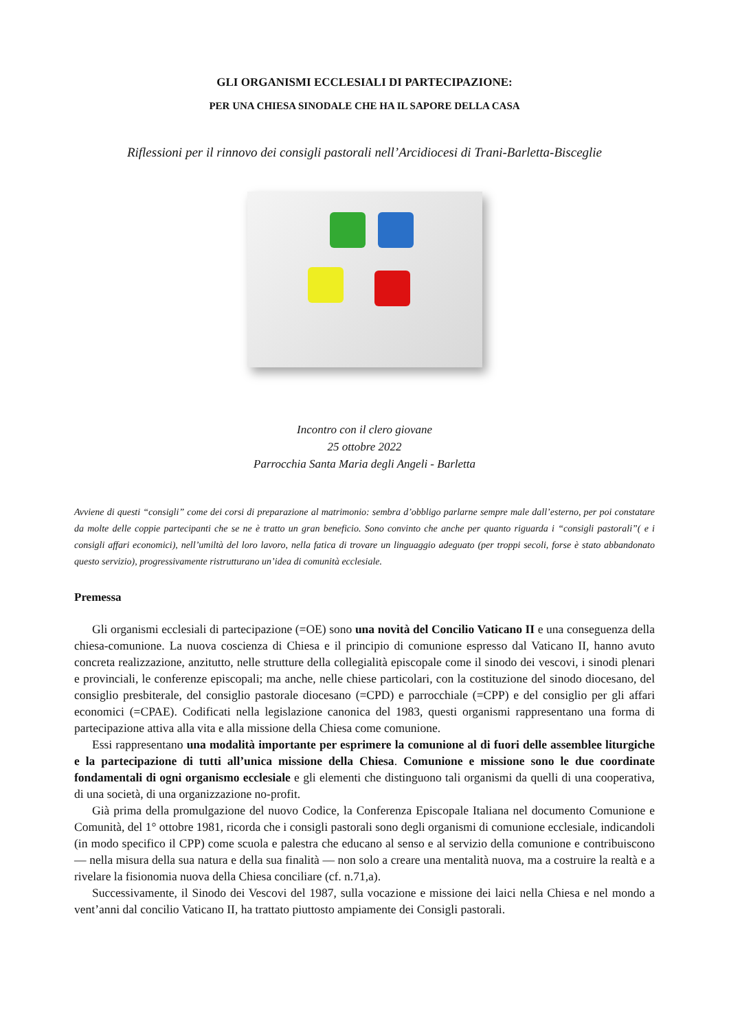GLI ORGANISMI ECCLESIALI DI PARTECIPAZIONE:
PER UNA CHIESA SINODALE CHE HA IL SAPORE DELLA CASA
Riflessioni per il rinnovo dei consigli pastorali nell’Arcidiocesi di Trani-Barletta-Bisceglie
Incontro con il clero giovane
25 ottobre 2022
Parrocchia Santa Maria degli Angeli - Barletta
Avviene di questi “consigli” come dei corsi di preparazione al matrimonio: sembra d’obbligo parlarne sempre male dall’esterno, per poi constatare da molte delle coppie partecipanti che se ne è tratto un gran beneficio. Sono convinto che anche per quanto riguarda i “consigli pastorali”( e i consigli affari economici), nell’umiltà del loro lavoro, nella fatica di trovare un linguaggio adeguato (per troppi secoli, forse è stato abbandonato questo servizio), progressivamente ristrutturano un’idea di comunità ecclesiale.
Premessa
Gli organismi ecclesiali di partecipazione (=OE) sono una novità del Concilio Vaticano II e una conseguenza della chiesa-comunione. La nuova coscienza di Chiesa e il principio di comunione espresso dal Vaticano II, hanno avuto concreta realizzazione, anzitutto, nelle strutture della collegialità episcopale come il sinodo dei vescovi, i sinodi plenari e provinciali, le conferenze episcopali; ma anche, nelle chiese particolari, con la costituzione del sinodo diocesano, del consiglio presbiterale, del consiglio pastorale diocesano (=CPD) e parrocchiale (=CPP) e del consiglio per gli affari economici (=CPAE). Codificati nella legislazione canonica del 1983, questi organismi rappresentano una forma di partecipazione attiva alla vita e alla missione della Chiesa come comunione.
Essi rappresentano una modalità importante per esprimere la comunione al di fuori delle assemblee liturgiche e la partecipazione di tutti all’unica missione della Chiesa. Comunione e missione sono le due coordinate fondamentali di ogni organismo ecclesiale e gli elementi che distinguono tali organismi da quelli di una cooperativa, di una società, di una organizzazione no-profit.
Già prima della promulgazione del nuovo Codice, la Conferenza Episcopale Italiana nel documento Comunione e Comunità, del 1° ottobre 1981, ricorda che i consigli pastorali sono degli organismi di comunione ecclesiale, indicandoli (in modo specifico il CPP) come scuola e palestra che educano al senso e al servizio della comunione e contribuiscono — nella misura della sua natura e della sua finalità — non solo a creare una mentalità nuova, ma a costruire la realtà e a rivelare la fisionomia nuova della Chiesa conciliare (cf. n.71,a).
Successivamente, il Sinodo dei Vescovi del 1987, sulla vocazione e missione dei laici nella Chiesa e nel mondo a vent’anni dal concilio Vaticano II, ha trattato piuttosto ampiamente dei Consigli pastorali.